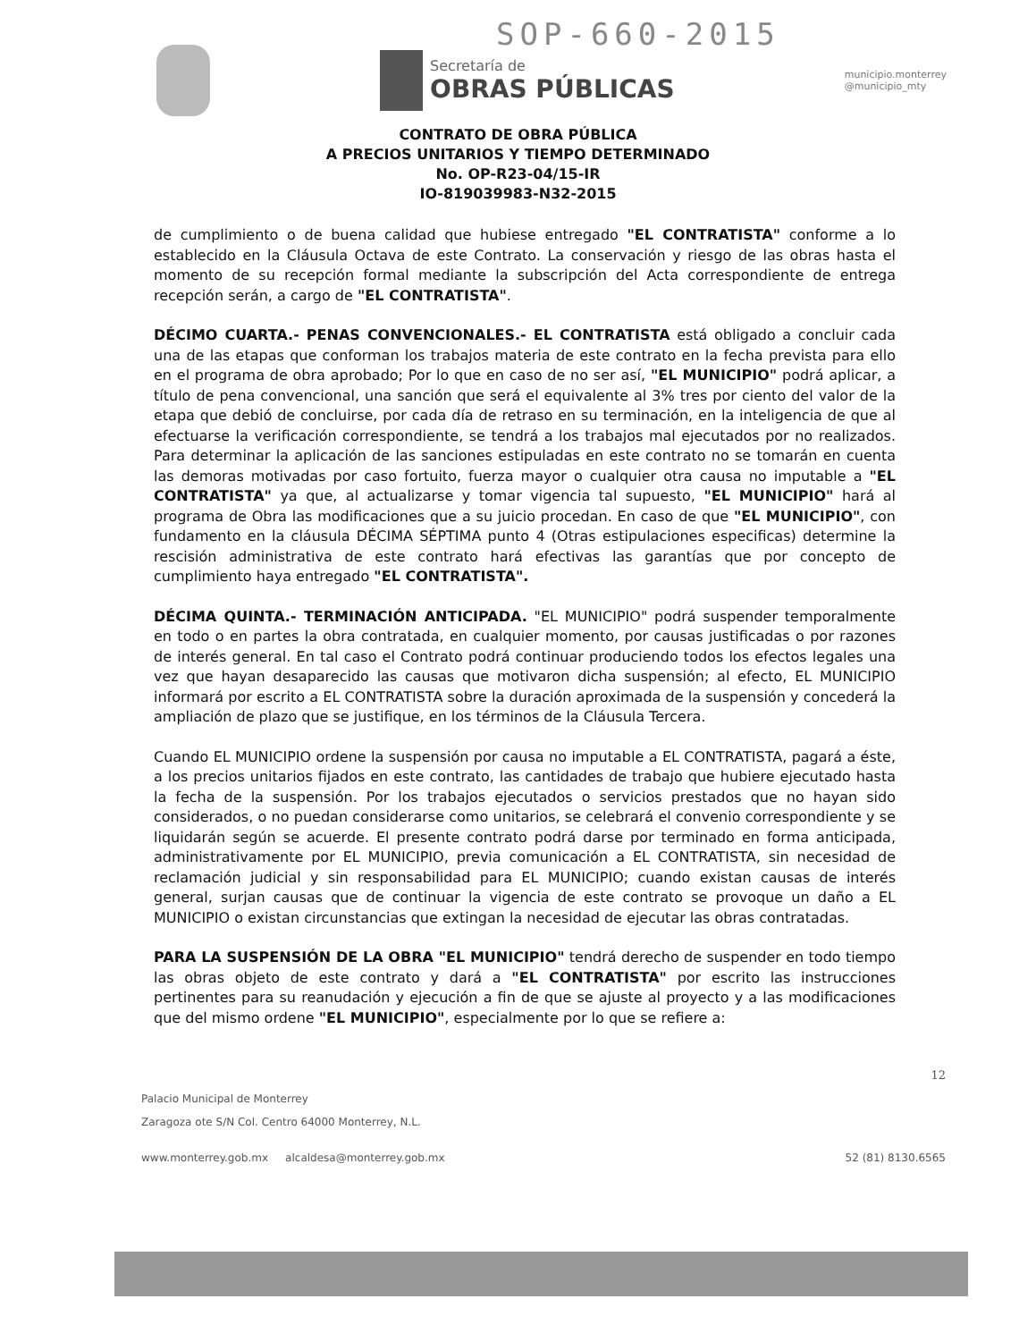SOP-660-2015
Secretaría de
OBRAS PÚBLICAS
municipio.monterrey
@municipio_mty
CONTRATO DE OBRA PÚBLICA
A PRECIOS UNITARIOS Y TIEMPO DETERMINADO
No. OP-R23-04/15-IR
IO-819039983-N32-2015
de cumplimiento o de buena calidad que hubiese entregado "EL CONTRATISTA" conforme a lo establecido en la Cláusula Octava de este Contrato. La conservación y riesgo de las obras hasta el momento de su recepción formal mediante la subscripción del Acta correspondiente de entrega recepción serán, a cargo de "EL CONTRATISTA".
DÉCIMO CUARTA.- PENAS CONVENCIONALES.- EL CONTRATISTA está obligado a concluir cada una de las etapas que conforman los trabajos materia de este contrato en la fecha prevista para ello en el programa de obra aprobado; Por lo que en caso de no ser así, "EL MUNICIPIO" podrá aplicar, a título de pena convencional, una sanción que será el equivalente al 3% tres por ciento del valor de la etapa que debió de concluirse, por cada día de retraso en su terminación, en la inteligencia de que al efectuarse la verificación correspondiente, se tendrá a los trabajos mal ejecutados por no realizados. Para determinar la aplicación de las sanciones estipuladas en este contrato no se tomarán en cuenta las demoras motivadas por caso fortuito, fuerza mayor o cualquier otra causa no imputable a "EL CONTRATISTA" ya que, al actualizarse y tomar vigencia tal supuesto, "EL MUNICIPIO" hará al programa de Obra las modificaciones que a su juicio procedan. En caso de que "EL MUNICIPIO", con fundamento en la cláusula DÉCIMA SÉPTIMA punto 4 (Otras estipulaciones especificas) determine la rescisión administrativa de este contrato hará efectivas las garantías que por concepto de cumplimiento haya entregado "EL CONTRATISTA".
DÉCIMA QUINTA.- TERMINACIÓN ANTICIPADA. "EL MUNICIPIO" podrá suspender temporalmente en todo o en partes la obra contratada, en cualquier momento, por causas justificadas o por razones de interés general. En tal caso el Contrato podrá continuar produciendo todos los efectos legales una vez que hayan desaparecido las causas que motivaron dicha suspensión; al efecto, EL MUNICIPIO informará por escrito a EL CONTRATISTA sobre la duración aproximada de la suspensión y concederá la ampliación de plazo que se justifique, en los términos de la Cláusula Tercera.
Cuando EL MUNICIPIO ordene la suspensión por causa no imputable a EL CONTRATISTA, pagará a éste, a los precios unitarios fijados en este contrato, las cantidades de trabajo que hubiere ejecutado hasta la fecha de la suspensión. Por los trabajos ejecutados o servicios prestados que no hayan sido considerados, o no puedan considerarse como unitarios, se celebrará el convenio correspondiente y se liquidarán según se acuerde. El presente contrato podrá darse por terminado en forma anticipada, administrativamente por EL MUNICIPIO, previa comunicación a EL CONTRATISTA, sin necesidad de reclamación judicial y sin responsabilidad para EL MUNICIPIO; cuando existan causas de interés general, surjan causas que de continuar la vigencia de este contrato se provoque un daño a EL MUNICIPIO o existan circunstancias que extingan la necesidad de ejecutar las obras contratadas.
PARA LA SUSPENSIÓN DE LA OBRA "EL MUNICIPIO" tendrá derecho de suspender en todo tiempo las obras objeto de este contrato y dará a "EL CONTRATISTA" por escrito las instrucciones pertinentes para su reanudación y ejecución a fin de que se ajuste al proyecto y a las modificaciones que del mismo ordene "EL MUNICIPIO", especialmente por lo que se refiere a:
12
Palacio Municipal de Monterrey
Zaragoza ote S/N Col. Centro 64000 Monterrey, N.L.
www.monterrey.gob.mx alcaldesa@monterrey.gob.mx 52 (81) 8130.6565